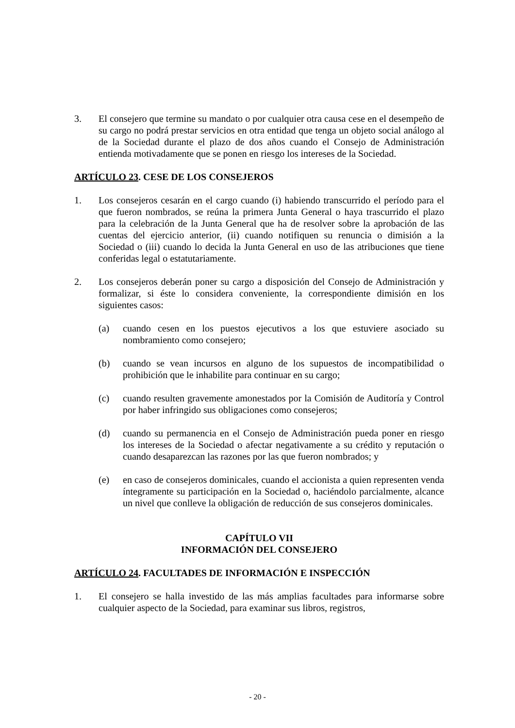3. El consejero que termine su mandato o por cualquier otra causa cese en el desempeño de su cargo no podrá prestar servicios en otra entidad que tenga un objeto social análogo al de la Sociedad durante el plazo de dos años cuando el Consejo de Administración entienda motivadamente que se ponen en riesgo los intereses de la Sociedad.
ARTÍCULO 23. CESE DE LOS CONSEJEROS
1. Los consejeros cesarán en el cargo cuando (i) habiendo transcurrido el período para el que fueron nombrados, se reúna la primera Junta General o haya trascurrido el plazo para la celebración de la Junta General que ha de resolver sobre la aprobación de las cuentas del ejercicio anterior, (ii) cuando notifiquen su renuncia o dimisión a la Sociedad o (iii) cuando lo decida la Junta General en uso de las atribuciones que tiene conferidas legal o estatutariamente.
2. Los consejeros deberán poner su cargo a disposición del Consejo de Administración y formalizar, si éste lo considera conveniente, la correspondiente dimisión en los siguientes casos:
(a) cuando cesen en los puestos ejecutivos a los que estuviere asociado su nombramiento como consejero;
(b) cuando se vean incursos en alguno de los supuestos de incompatibilidad o prohibición que le inhabilite para continuar en su cargo;
(c) cuando resulten gravemente amonestados por la Comisión de Auditoría y Control por haber infringido sus obligaciones como consejeros;
(d) cuando su permanencia en el Consejo de Administración pueda poner en riesgo los intereses de la Sociedad o afectar negativamente a su crédito y reputación o cuando desaparezcan las razones por las que fueron nombrados; y
(e) en caso de consejeros dominicales, cuando el accionista a quien representen venda íntegramente su participación en la Sociedad o, haciéndolo parcialmente, alcance un nivel que conlleve la obligación de reducción de sus consejeros dominicales.
CAPÍTULO VII
INFORMACIÓN DEL CONSEJERO
ARTÍCULO 24. FACULTADES DE INFORMACIÓN E INSPECCIÓN
1. El consejero se halla investido de las más amplias facultades para informarse sobre cualquier aspecto de la Sociedad, para examinar sus libros, registros,
- 20 -